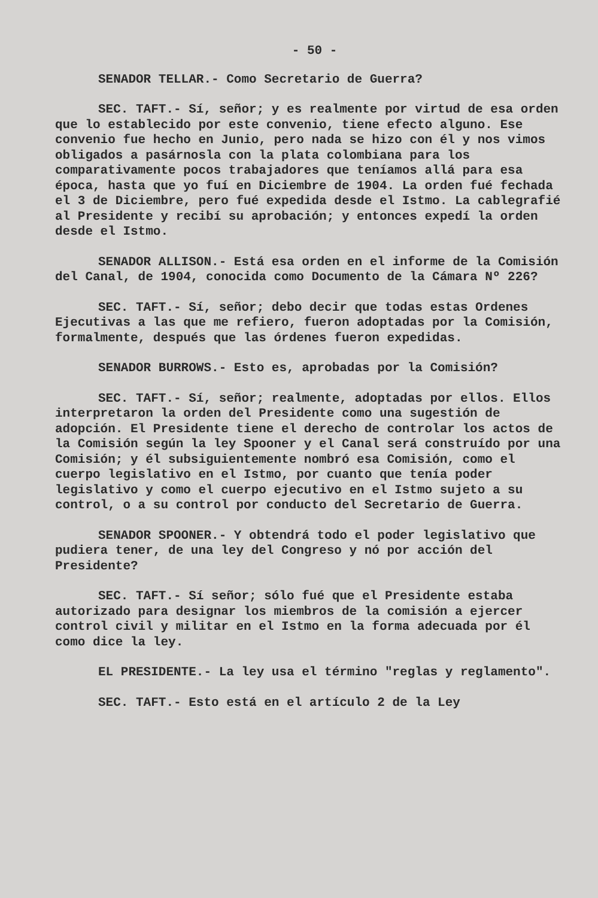- 50 -
SENADOR TELLAR.- Como Secretario de Guerra?
SEC. TAFT.- Sí, señor; y es realmente por virtud de esa orden que lo establecido por este convenio, tiene efecto alguno. Ese convenio fue hecho en Junio, pero nada se hizo con él y nos vimos obligados a pasárnosla con la plata colombiana para los comparativamente pocos trabajadores que teníamos allá para esa época, hasta que yo fuí en Diciembre de 1904. La orden fué fechada el 3 de Diciembre, pero fué expedida desde el Istmo. La cablegrafié al Presidente y recibí su aprobación; y entonces expedí la orden desde el Istmo.
SENADOR ALLISON.- Está esa orden en el informe de la Comisión del Canal, de 1904, conocida como Documento de la Cámara Nº 226?
SEC. TAFT.- Sí, señor; debo decir que todas estas Ordenes Ejecutivas a las que me refiero, fueron adoptadas por la Comisión, formalmente, después que las órdenes fueron expedidas.
SENADOR BURROWS.- Esto es, aprobadas por la Comisión?
SEC. TAFT.- Sí, señor; realmente, adoptadas por ellos. Ellos interpretaron la orden del Presidente como una sugestión de adopción. El Presidente tiene el derecho de controlar los actos de la Comisión según la ley Spooner y el Canal será construído por una Comisión; y él subsiguientemente nombró esa Comisión, como el cuerpo legislativo en el Istmo, por cuanto que tenía poder legislativo y como el cuerpo ejecutivo en el Istmo sujeto a su control, o a su control por conducto del Secretario de Guerra.
SENADOR SPOONER.- Y obtendrá todo el poder legislativo que pudiera tener, de una ley del Congreso y nó por acción del Presidente?
SEC. TAFT.- Sí señor; sólo fué que el Presidente estaba autorizado para designar los miembros de la comisión a ejercer control civil y militar en el Istmo en la forma adecuada por él como dice la ley.
EL PRESIDENTE.- La ley usa el término "reglas y reglamento".
SEC. TAFT.- Esto está en el artículo 2 de la Ley